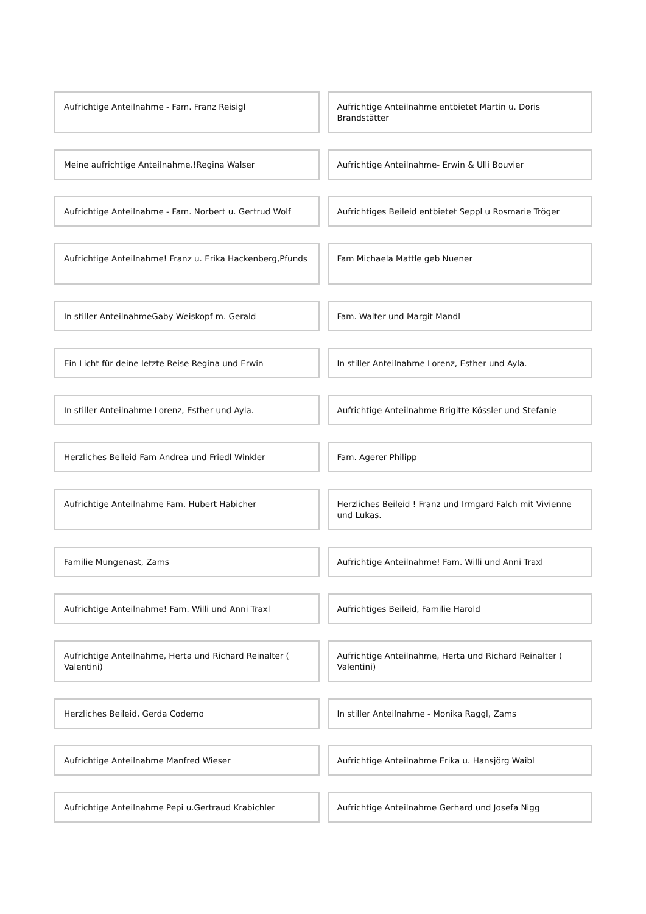Aufrichtige Anteilnahme - Fam. Franz Reisigl
Aufrichtige Anteilnahme entbietet Martin u. Doris Brandstätter
Meine aufrichtige Anteilnahme.!Regina Walser
Aufrichtige Anteilnahme- Erwin & Ulli Bouvier
Aufrichtige Anteilnahme - Fam. Norbert u. Gertrud Wolf
Aufrichtiges Beileid entbietet Seppl u Rosmarie Tröger
Aufrichtige Anteilnahme! Franz u. Erika Hackenberg,Pfunds
Fam Michaela Mattle geb Nuener
In stiller AnteilnahmeGaby Weiskopf m. Gerald
Fam. Walter und Margit Mandl
Ein Licht für deine letzte Reise Regina und Erwin
In stiller Anteilnahme Lorenz, Esther und Ayla.
In stiller Anteilnahme Lorenz, Esther und Ayla.
Aufrichtige Anteilnahme Brigitte Kössler und Stefanie
Herzliches Beileid Fam Andrea und Friedl Winkler
Fam. Agerer Philipp
Aufrichtige Anteilnahme Fam. Hubert Habicher
Herzliches Beileid ! Franz und Irmgard Falch mit Vivienne und Lukas.
Familie Mungenast, Zams Aufrichtige Anteilnahme! Fam. Willi und Anni Traxl
Aufrichtige Anteilnahme! Fam. Willi und Anni Traxl
Aufrichtiges Beileid, Familie Harold
Aufrichtige Anteilnahme, Herta und Richard Reinalter ( Valentini)
Aufrichtige Anteilnahme, Herta und Richard Reinalter ( Valentini)
Herzliches Beileid, Gerda Codemo
In stiller Anteilnahme - Monika Raggl, Zams
Aufrichtige Anteilnahme Manfred Wieser
Aufrichtige Anteilnahme Erika u. Hansjörg Waibl
Aufrichtige Anteilnahme Pepi u.Gertraud Krabichler
Aufrichtige Anteilnahme Gerhard und Josefa Nigg